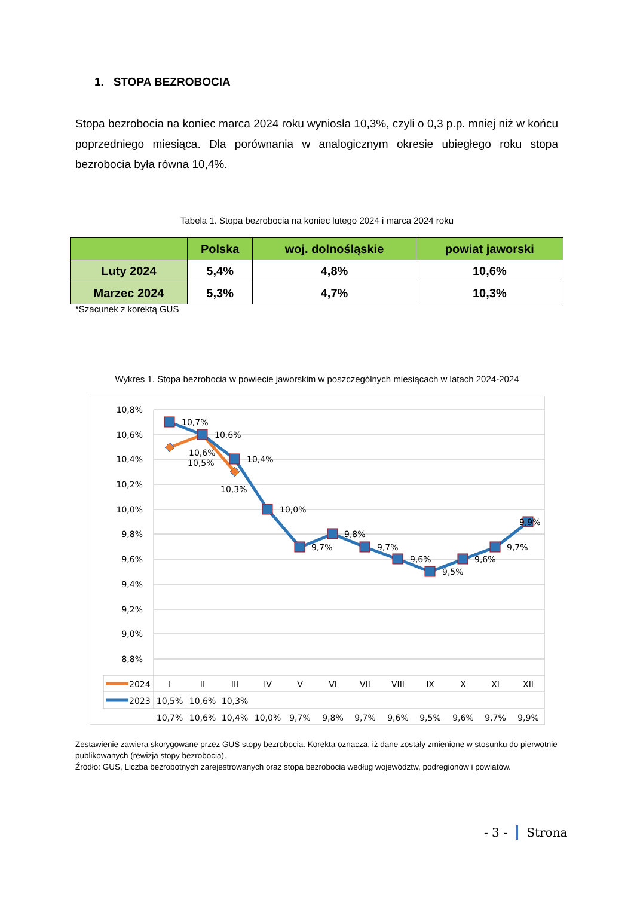1. STOPA BEZROBOCIA
Stopa bezrobocia na koniec marca 2024 roku wyniosła 10,3%, czyli o 0,3 p.p. mniej niż w końcu poprzedniego miesiąca. Dla porównania w analogicznym okresie ubiegłego roku stopa bezrobocia była równa 10,4%.
Tabela 1. Stopa bezrobocia na koniec lutego 2024 i marca 2024 roku
| | Polska | woj. dolnośląskie | powiat jaworski |
| --- | --- | --- | --- |
| Luty 2024 | 5,4% | 4,8% | 10,6% |
| Marzec 2024 | 5,3% | 4,7% | 10,3% |
*Szacunek z korektą GUS
Wykres 1. Stopa bezrobocia w powiecie jaworskim w poszczególnych miesiącach w latach 2024-2024
10,8%
10,6%
10,4%
10,2%
10,0%
9,8%
9,6%
9,4%
9,2%
9,0%
8,8%
10,7%
10,6%
10,5%
10,6%
10,4%
10,3%
10,0%
9,7%
9,8%
9,7%
9,6%
9,5%
9,6%
9,7%
9,9%
I
II
III
IV
V
VI
VII
VIII
IX
X
XI
XII
10,5%
10,6%
10,3%
10,7%
10,6%
10,4%
10,0%
9,7%
9,8%
9,7%
9,6%
9,5%
9,6%
9,7%
9,9%
2023
2024
Zestawienie zawiera skorygowane przez GUS stopy bezrobocia. Korekta oznacza, iż dane zostały zmienione w stosunku do pierwotnie publikowanych (rewizja stopy bezrobocia).
Źródło: GUS, Liczba bezrobotnych zarejestrowanych oraz stopa bezrobocia według województw, podregionów i powiatów.
- 3 - Strona